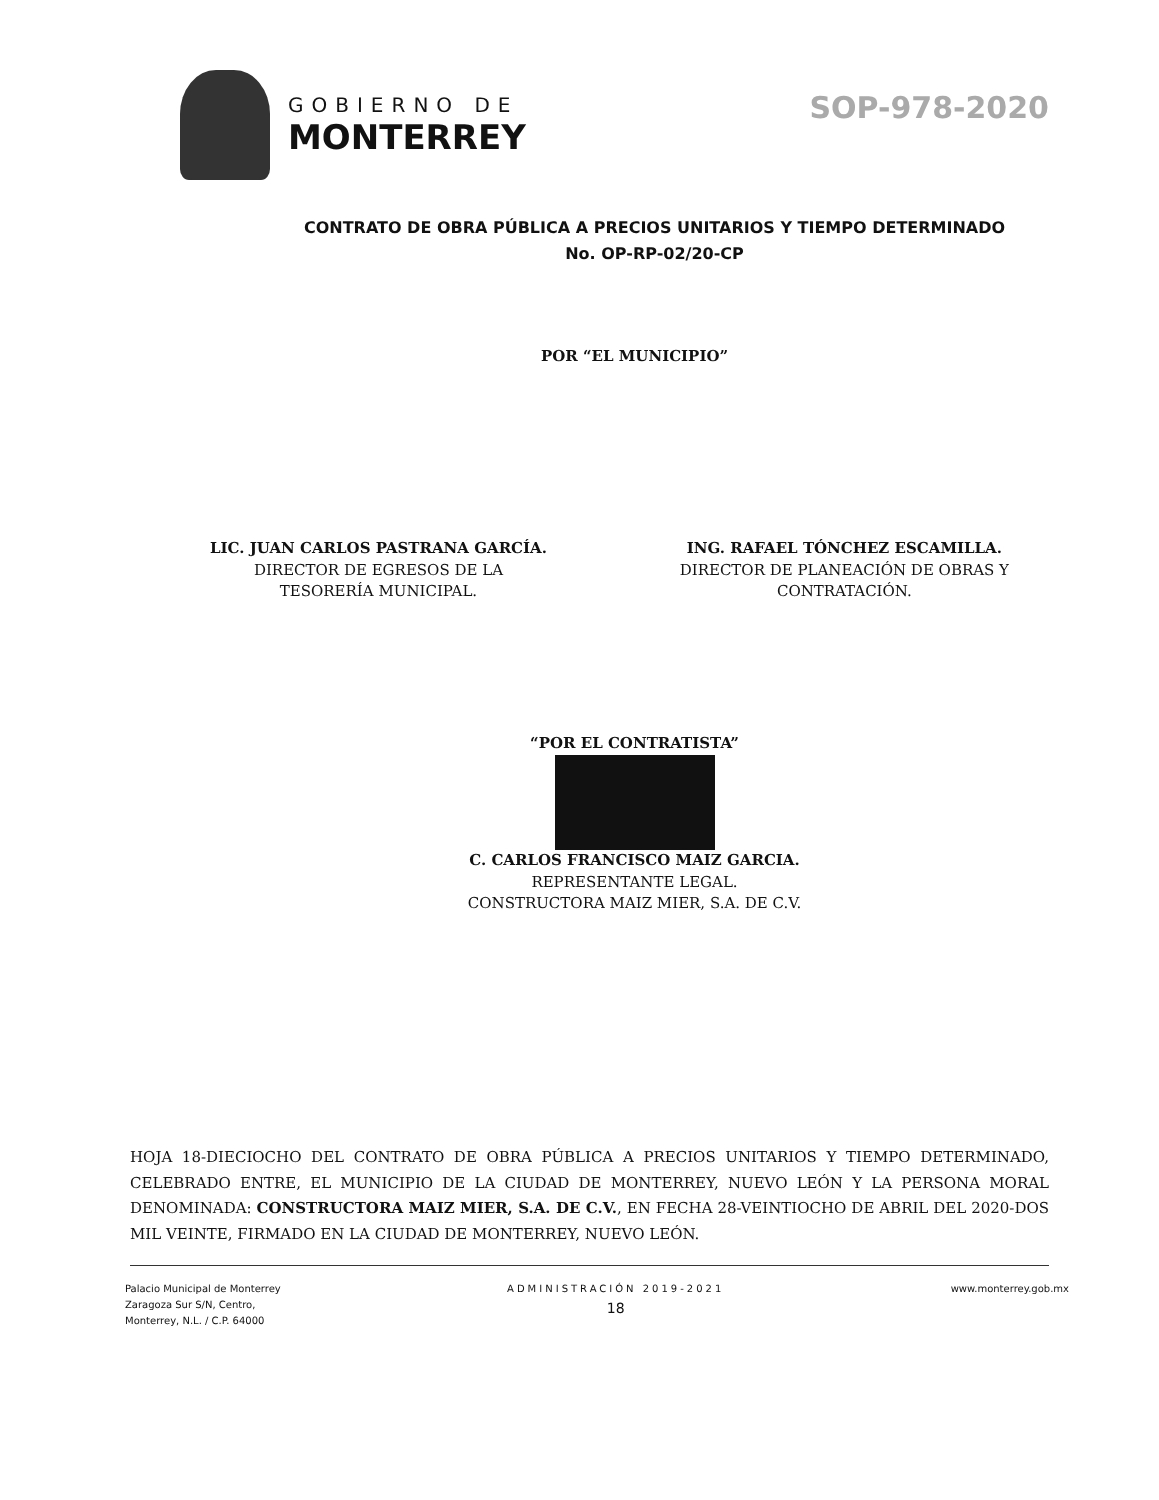GOBIERNO DE
MONTERREY
SOP-978-2020
CONTRATO DE OBRA PÚBLICA A PRECIOS UNITARIOS Y TIEMPO DETERMINADO
No. OP-RP-02/20-CP
POR “EL MUNICIPIO”
LIC. JUAN CARLOS PASTRANA GARCÍA.
DIRECTOR DE EGRESOS DE LA
TESORERÍA MUNICIPAL.
ING. RAFAEL TÓNCHEZ ESCAMILLA.
DIRECTOR DE PLANEACIÓN DE OBRAS Y
CONTRATACIÓN.
“POR EL CONTRATISTA”
C. CARLOS FRANCISCO MAIZ GARCIA.
REPRESENTANTE LEGAL.
CONSTRUCTORA MAIZ MIER, S.A. DE C.V.
HOJA 18-DIECIOCHO DEL CONTRATO DE OBRA PÚBLICA A PRECIOS UNITARIOS Y TIEMPO DETERMINADO, CELEBRADO ENTRE, EL MUNICIPIO DE LA CIUDAD DE MONTERREY, NUEVO LEÓN Y LA PERSONA MORAL DENOMINADA: CONSTRUCTORA MAIZ MIER, S.A. DE C.V., EN FECHA 28-VEINTIOCHO DE ABRIL DEL 2020-DOS MIL VEINTE, FIRMADO EN LA CIUDAD DE MONTERREY, NUEVO LEÓN.
Palacio Municipal de Monterrey
Zaragoza Sur S/N, Centro,
Monterrey, N.L. / C.P. 64000
ADMINISTRACIÓN 2019-2021
18
www.monterrey.gob.mx